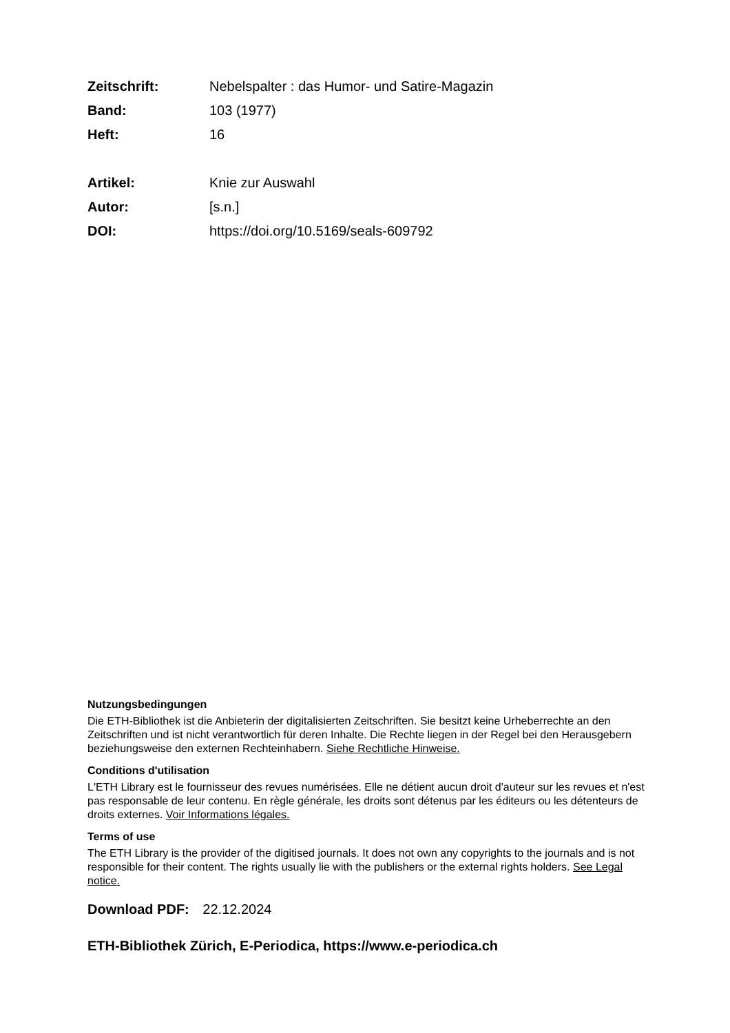Zeitschrift: Nebelspalter : das Humor- und Satire-Magazin
Band: 103 (1977)
Heft: 16
Artikel: Knie zur Auswahl
Autor: [s.n.]
DOI: https://doi.org/10.5169/seals-609792
Nutzungsbedingungen
Die ETH-Bibliothek ist die Anbieterin der digitalisierten Zeitschriften. Sie besitzt keine Urheberrechte an den Zeitschriften und ist nicht verantwortlich für deren Inhalte. Die Rechte liegen in der Regel bei den Herausgebern beziehungsweise den externen Rechteinhabern. Siehe Rechtliche Hinweise.
Conditions d'utilisation
L'ETH Library est le fournisseur des revues numérisées. Elle ne détient aucun droit d'auteur sur les revues et n'est pas responsable de leur contenu. En règle générale, les droits sont détenus par les éditeurs ou les détenteurs de droits externes. Voir Informations légales.
Terms of use
The ETH Library is the provider of the digitised journals. It does not own any copyrights to the journals and is not responsible for their content. The rights usually lie with the publishers or the external rights holders. See Legal notice.
Download PDF: 22.12.2024
ETH-Bibliothek Zürich, E-Periodica, https://www.e-periodica.ch